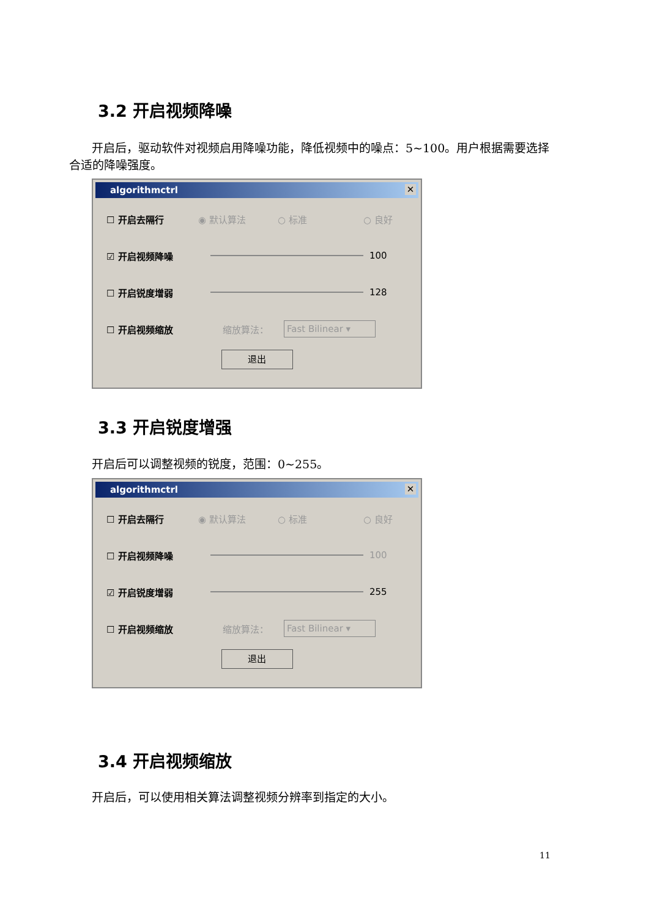3.2 开启视频降噪
开启后，驱动软件对视频启用降噪功能，降低视频中的噪点：5~100。用户根据需要选择合适的降噪强度。
algorithmctrl ✕
☐ 开启去隔行 ◉ 默认算法 ○ 标准 ○ 良好
☑ 开启视频降噪 100
☐ 开启锐度增弱 128
☐ 开启视频缩放 缩放算法： Fast Bilinear ▾
退出
3.3 开启锐度增强
开启后可以调整视频的锐度，范围：0~255。
algorithmctrl ✕
☐ 开启去隔行 ◉ 默认算法 ○ 标准 ○ 良好
☐ 开启视频降噪 100
☑ 开启锐度增弱 255
☐ 开启视频缩放 缩放算法： Fast Bilinear ▾
退出
3.4 开启视频缩放
开启后，可以使用相关算法调整视频分辨率到指定的大小。
11